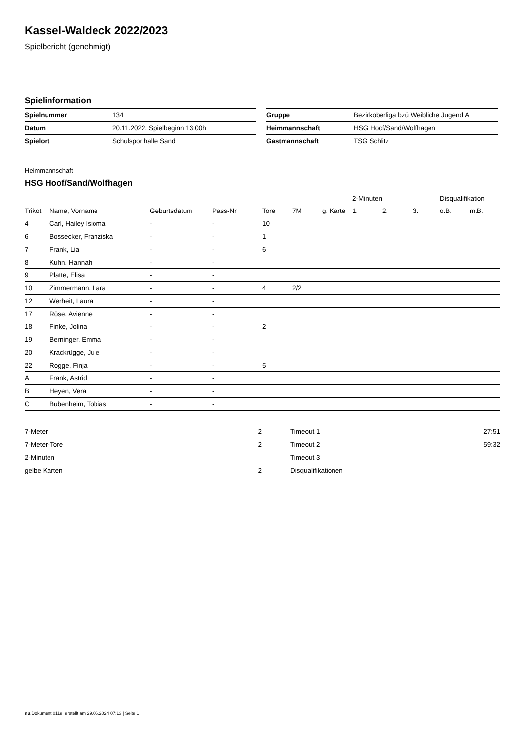Kassel-Waldeck 2022/2023
Spielbericht (genehmigt)
Spielinformation
| Spielnummer | 134 |
| Datum | 20.11.2022, Spielbeginn 13:00h |
| Spielort | Schulsporthalle Sand |
| Gruppe | Bezirkoberliga bzü Weibliche Jugend A |
| Heimmannschaft | HSG Hoof/Sand/Wolfhagen |
| Gastmannschaft | TSG Schlitz |
Heimmannschaft
HSG Hoof/Sand/Wolfhagen
| | | | | | | | 2-Minuten | | | Disqualifikation | |
| --- | --- | --- | --- | --- | --- | --- | --- | --- | --- | --- | --- |
| Trikot | Name, Vorname | Geburtsdatum | Pass-Nr | Tore | 7M | g. Karte | 1. | 2. | 3. | o.B. | m.B. |
| 4 | Carl, Hailey Isioma | - | - | 10 | | | | | | | |
| 6 | Bossecker, Franziska | - | - | 1 | | | | | | | |
| 7 | Frank, Lia | - | - | 6 | | | | | | | |
| 8 | Kuhn, Hannah | - | - | | | | | | | | |
| 9 | Platte, Elisa | - | - | | | | | | | | |
| 10 | Zimmermann, Lara | - | - | 4 | 2/2 | | | | | | |
| 12 | Werheit, Laura | - | - | | | | | | | | |
| 17 | Röse, Avienne | - | - | | | | | | | | |
| 18 | Finke, Jolina | - | - | 2 | | | | | | | |
| 19 | Berninger, Emma | - | - | | | | | | | | |
| 20 | Krackrügge, Jule | - | - | | | | | | | | |
| 22 | Rogge, Finja | - | - | 5 | | | | | | | |
| A | Frank, Astrid | - | - | | | | | | | | |
| B | Heyen, Vera | - | - | | | | | | | | |
| C | Bubenheim, Tobias | - | - | | | | | | | | |
| 7-Meter | 2 |
| 7-Meter-Tore | 2 |
| 2-Minuten | |
| gelbe Karten | 2 |
| Timeout 1 | 27:51 |
| Timeout 2 | 59:32 |
| Timeout 3 | |
| Disqualifikationen | |
nu.Dokument 011e, erstellt am 29.06.2024 07:13 | Seite 1